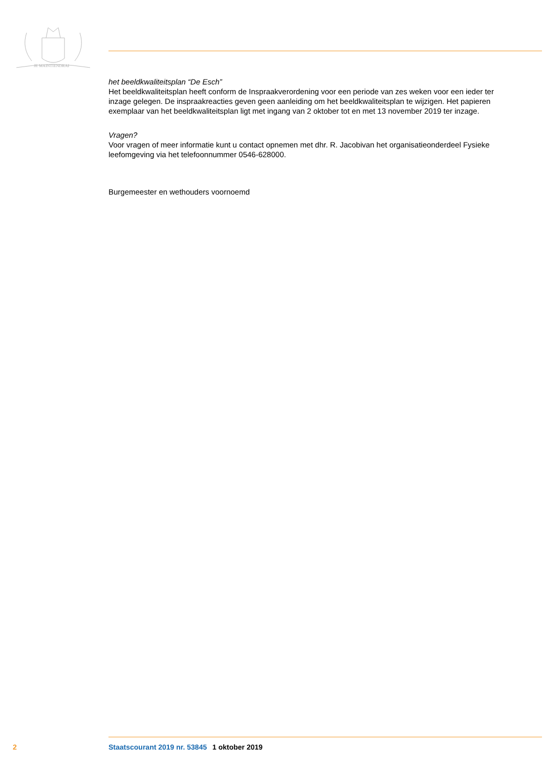JE MAINTIENDRAI
het beeldkwaliteitsplan “De Esch”
Het beeldkwaliteitsplan heeft conform de Inspraakverordening voor een periode van zes weken voor een ieder ter inzage gelegen. De inspraakreacties geven geen aanleiding om het beeldkwaliteitsplan te wijzigen. Het papieren exemplaar van het beeldkwaliteitsplan ligt met ingang van 2 oktober tot en met 13 november 2019 ter inzage.
Vragen?
Voor vragen of meer informatie kunt u contact opnemen met dhr. R. Jacobivan het organisatieonderdeel Fysieke leefomgeving via het telefoonnummer 0546-628000.
Burgemeester en wethouders voornoemd
2 Staatscourant 2019 nr. 53845 1 oktober 2019